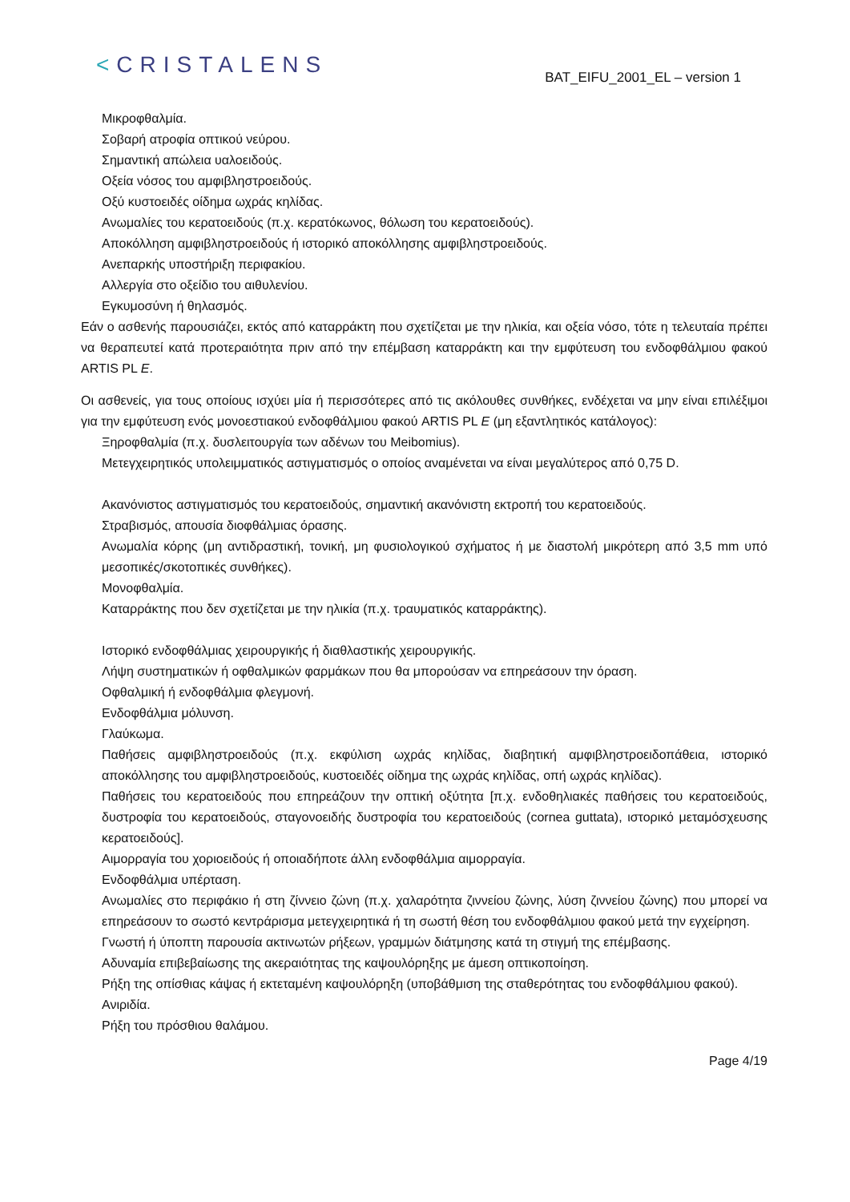<CRISTALENS
BAT_EIFU_2001_EL – version 1
Μικροφθαλμία.
Σοβαρή ατροφία οπτικού νεύρου.
Σημαντική απώλεια υαλοειδούς.
Οξεία νόσος του αμφιβληστροειδούς.
Οξύ κυστοειδές οίδημα ωχράς κηλίδας.
Ανωμαλίες του κερατοειδούς (π.χ. κερατόκωνος, θόλωση του κερατοειδούς).
Αποκόλληση αμφιβληστροειδούς ή ιστορικό αποκόλλησης αμφιβληστροειδούς.
Ανεπαρκής υποστήριξη περιφακίου.
Αλλεργία στο οξείδιο του αιθυλενίου.
Εγκυμοσύνη ή θηλασμός.
Εάν ο ασθενής παρουσιάζει, εκτός από καταρράκτη που σχετίζεται με την ηλικία, και οξεία νόσο, τότε η τελευταία πρέπει να θεραπευτεί κατά προτεραιότητα πριν από την επέμβαση καταρράκτη και την εμφύτευση του ενδοφθάλμιου φακού ARTIS PL E.
Οι ασθενείς, για τους οποίους ισχύει μία ή περισσότερες από τις ακόλουθες συνθήκες, ενδέχεται να μην είναι επιλέξιμοι για την εμφύτευση ενός μονοεστιακού ενδοφθάλμιου φακού ARTIS PL E (μη εξαντλητικός κατάλογος):
Ξηροφθαλμία (π.χ. δυσλειτουργία των αδένων του Meibomius).
Μετεγχειρητικός υπολειμματικός αστιγματισμός ο οποίος αναμένεται να είναι μεγαλύτερος από 0,75 D.
Ακανόνιστος αστιγματισμός του κερατοειδούς, σημαντική ακανόνιστη εκτροπή του κερατοειδούς.
Στραβισμός, απουσία διοφθάλμιας όρασης.
Ανωμαλία κόρης (μη αντιδραστική, τονική, μη φυσιολογικού σχήματος ή με διαστολή μικρότερη από 3,5 mm υπό μεσοπικές/σκοτοπικές συνθήκες).
Μονοφθαλμία.
Καταρράκτης που δεν σχετίζεται με την ηλικία (π.χ. τραυματικός καταρράκτης).
Ιστορικό ενδοφθάλμιας χειρουργικής ή διαθλαστικής χειρουργικής.
Λήψη συστηματικών ή οφθαλμικών φαρμάκων που θα μπορούσαν να επηρεάσουν την όραση.
Οφθαλμική ή ενδοφθάλμια φλεγμονή.
Ενδοφθάλμια μόλυνση.
Γλαύκωμα.
Παθήσεις αμφιβληστροειδούς (π.χ. εκφύλιση ωχράς κηλίδας, διαβητική αμφιβληστροειδοπάθεια, ιστορικό αποκόλλησης του αμφιβληστροειδούς, κυστοειδές οίδημα της ωχράς κηλίδας, οπή ωχράς κηλίδας).
Παθήσεις του κερατοειδούς που επηρεάζουν την οπτική οξύτητα [π.χ. ενδοθηλιακές παθήσεις του κερατοειδούς, δυστροφία του κερατοειδούς, σταγονοειδής δυστροφία του κερατοειδούς (cornea guttata), ιστορικό μεταμόσχευσης κερατοειδούς].
Αιμορραγία του χοριοειδούς ή οποιαδήποτε άλλη ενδοφθάλμια αιμορραγία.
Ενδοφθάλμια υπέρταση.
Ανωμαλίες στο περιφάκιο ή στη ζίννειο ζώνη (π.χ. χαλαρότητα ζιννείου ζώνης, λύση ζιννείου ζώνης) που μπορεί να επηρεάσουν το σωστό κεντράρισμα μετεγχειρητικά ή τη σωστή θέση του ενδοφθάλμιου φακού μετά την εγχείρηση.
Γνωστή ή ύποπτη παρουσία ακτινωτών ρήξεων, γραμμών διάτμησης κατά τη στιγμή της επέμβασης.
Αδυναμία επιβεβαίωσης της ακεραιότητας της καψουλόρηξης με άμεση οπτικοποίηση.
Ρήξη της οπίσθιας κάψας ή εκτεταμένη καψουλόρηξη (υποβάθμιση της σταθερότητας του ενδοφθάλμιου φακού).
Ανιριδία.
Ρήξη του πρόσθιου θαλάμου.
Page 4/19